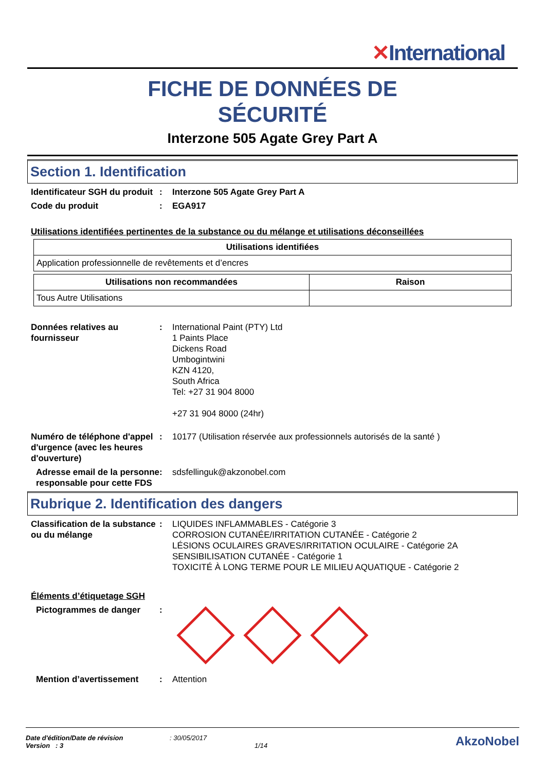✕International
FICHE DE DONNÉES DE
SÉCURITÉ
Interzone 505 Agate Grey Part A
Section 1. Identification
Identificateur SGH du produit
: Interzone 505 Agate Grey Part A
Code du produit : EGA917
Utilisations identifiées pertinentes de la substance ou du mélange et utilisations déconseillées
| Utilisations identifiées |
| --- |
| Application professionnelle de revêtements et d’encres |
| Utilisations non recommandées | Raison |
| --- | --- |
| Tous Autre Utilisations | |
Données relatives au fournisseur
: International Paint (PTY) Ltd
1 Paints Place
Dickens Road
Umbogintwini
KZN 4120,
South Africa
Tel: +27 31 904 8000
+27 31 904 8000 (24hr)
Numéro de téléphone d'appel d'urgence (avec les heures d'ouverture)
: 10177 (Utilisation réservée aux professionnels autorisés de la santé )
Adresse email de la personne responsable pour cette FDS
: sdsfellinguk@akzonobel.com
Rubrique 2. Identification des dangers
Classification de la substance ou du mélange
: LIQUIDES INFLAMMABLES - Catégorie 3
CORROSION CUTANÉE/IRRITATION CUTANÉE - Catégorie 2
LÉSIONS OCULAIRES GRAVES/IRRITATION OCULAIRE - Catégorie 2A
SENSIBILISATION CUTANÉE - Catégorie 1
TOXICITÉ À LONG TERME POUR LE MILIEU AQUATIQUE - Catégorie 2
Éléments d’étiquetage SGH
Pictogrammes de danger :
Mention d’avertissement : Attention
Date d'édition/Date de révision
Version : 3
: 30/05/2017
1/14
AkzoNobel